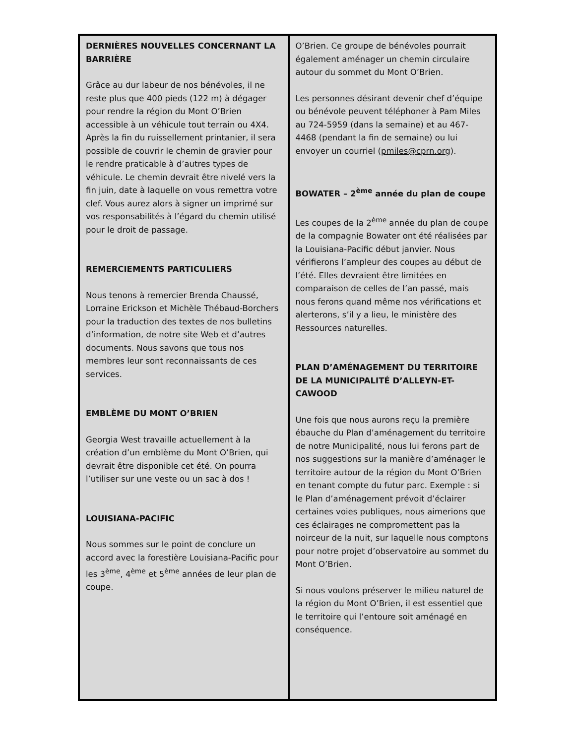DERNIÈRES NOUVELLES CONCERNANT LA BARRIÈRE
Grâce au dur labeur de nos bénévoles, il ne reste plus que 400 pieds (122 m) à dégager pour rendre la région du Mont O’Brien accessible à un véhicule tout terrain ou 4X4. Après la fin du ruissellement printanier, il sera possible de couvrir le chemin de gravier pour le rendre praticable à d’autres types de véhicule. Le chemin devrait être nivelé vers la fin juin, date à laquelle on vous remettra votre clef. Vous aurez alors à signer un imprimé sur vos responsabilités à l’égard du chemin utilisé pour le droit de passage.
REMERCIEMENTS PARTICULIERS
Nous tenons à remercier Brenda Chaussé, Lorraine Erickson et Michèle Thébaud-Borchers pour la traduction des textes de nos bulletins d’information, de notre site Web et d’autres documents. Nous savons que tous nos membres leur sont reconnaissants de ces services.
EMBLÈME DU MONT O’BRIEN
Georgia West travaille actuellement à la création d’un emblème du Mont O’Brien, qui devrait être disponible cet été. On pourra l’utiliser sur une veste ou un sac à dos !
LOUISIANA-PACIFIC
Nous sommes sur le point de conclure un accord avec la forestière Louisiana-Pacific pour les 3<sup>ème</sup>, 4<sup>ème</sup> et 5<sup>ème</sup> années de leur plan de coupe.
O’Brien. Ce groupe de bénévoles pourrait également aménager un chemin circulaire autour du sommet du Mont O’Brien.
Les personnes désirant devenir chef d’équipe ou bénévole peuvent téléphoner à Pam Miles au 724-5959 (dans la semaine) et au 467-4468 (pendant la fin de semaine) ou lui envoyer un courriel (pmiles@cprn.org).
BOWATER – 2<sup>ème</sup> année du plan de coupe
Les coupes de la 2<sup>ème</sup> année du plan de coupe de la compagnie Bowater ont été réalisées par la Louisiana-Pacific début janvier. Nous vérifierons l’ampleur des coupes au début de l’été. Elles devraient être limitées en comparaison de celles de l’an passé, mais nous ferons quand même nos vérifications et alerterons, s’il y a lieu, le ministère des Ressources naturelles.
PLAN D’AMÉNAGEMENT DU TERRITOIRE DE LA MUNICIPALITÉ D’ALLEYN-ET-CAWOOD
Une fois que nous aurons reçu la première ébauche du Plan d’aménagement du territoire de notre Municipalité, nous lui ferons part de nos suggestions sur la manière d’aménager le territoire autour de la région du Mont O’Brien en tenant compte du futur parc. Exemple : si le Plan d’aménagement prévoit d’éclairer certaines voies publiques, nous aimerions que ces éclairages ne compromettent pas la noirceur de la nuit, sur laquelle nous comptons pour notre projet d’observatoire au sommet du Mont O’Brien.
Si nous voulons préserver le milieu naturel de la région du Mont O’Brien, il est essentiel que le territoire qui l’entoure soit aménagé en conséquence.